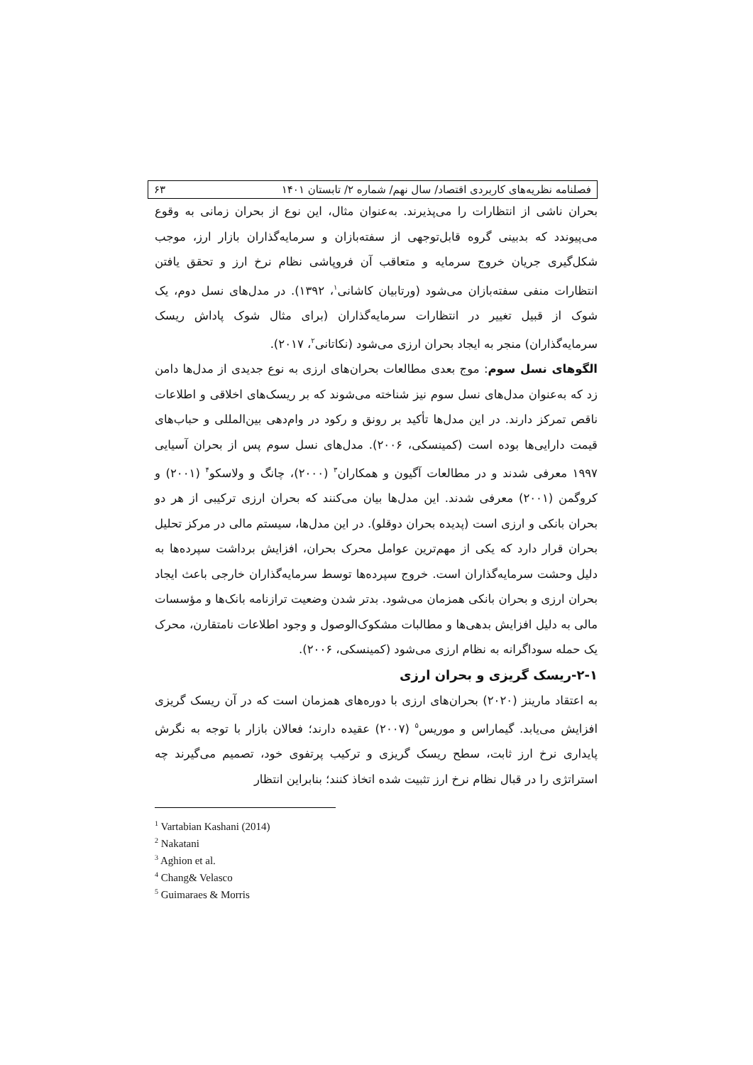فصلنامه نظریه‌های کاربردی اقتصاد/ سال نهم/ شماره ۲/ تابستان ۱۴۰۱ ۶۳
بحران ناشی از انتظارات را می‌پذیرند. به‌عنوان مثال، این نوع از بحران زمانی به وقوع می‌پیوندد که بدبینی گروه قابل‌توجهی از سفته‌بازان و سرمایه‌گذاران بازار ارز، موجب شکل‌گیری جریان خروج سرمایه و متعاقب آن فروپاشی نظام نرخ ارز و تحقق یافتن انتظارات منفی سفته‌بازان می‌شود (ورتابیان کاشانی<sup>۱</sup>، ۱۳۹۲). در مدل‌های نسل دوم، یک شوک از قبیل تغییر در انتظارات سرمایه‌گذاران (برای مثال شوک پاداش ریسک سرمایه‌گذاران) منجر به ایجاد بحران ارزی می‌شود (نکاتانی<sup>۲</sup>، ۲۰۱۷).
الگوهای نسل سوم: موج بعدی مطالعات بحران‌های ارزی به نوع جدیدی از مدل‌ها دامن زد که به‌عنوان مدل‌های نسل سوم نیز شناخته می‌شوند که بر ریسک‌های اخلاقی و اطلاعات ناقص تمرکز دارند. در این مدل‌ها تأکید بر رونق و رکود در وام‌دهی بین‌المللی و حباب‌های قیمت دارایی‌ها بوده است (کمینسکی، ۲۰۰۶). مدل‌های نسل سوم پس از بحران آسیایی ۱۹۹۷ معرفی شدند و در مطالعات آگیون و همکاران<sup>۳</sup> (۲۰۰۰)، چانگ و ولاسکو<sup>۴</sup> (۲۰۰۱) و کروگمن (۲۰۰۱) معرفی شدند. این مدل‌ها بیان می‌کنند که بحران ارزی ترکیبی از هر دو بحران بانکی و ارزی است (پدیده بحران دوقلو). در این مدل‌ها، سیستم مالی در مرکز تحلیل بحران قرار دارد که یکی از مهم‌ترین عوامل محرک بحران، افزایش برداشت سپرده‌ها به دلیل وحشت سرمایه‌گذاران است. خروج سپرده‌ها توسط سرمایه‌گذاران خارجی باعث ایجاد بحران ارزی و بحران بانکی همزمان می‌شود. بدتر شدن وضعیت ترازنامه بانک‌ها و مؤسسات مالی به دلیل افزایش بدهی‌ها و مطالبات مشکوک‌الوصول و وجود اطلاعات نامتقارن، محرک یک حمله سوداگرانه به نظام ارزی می‌شود (کمینسکی، ۲۰۰۶).
۲-۱-ریسک گریزی و بحران ارزی
به اعتقاد مارینز (۲۰۲۰) بحران‌های ارزی با دوره‌های همزمان است که در آن ریسک گریزی افزایش می‌یابد. گیماراس و موریس<sup>۵</sup> (۲۰۰۷) عقیده دارند؛ فعالان بازار با توجه به نگرش پایداری نرخ ارز ثابت، سطح ریسک گریزی و ترکیب پرتفوی خود، تصمیم می‌گیرند چه استراتژی را در قبال نظام نرخ ارز تثبیت شده اتخاذ کنند؛ بنابراین انتظار
<sup>1</sup> Vartabian Kashani (2014)
<sup>2</sup> Nakatani
<sup>3</sup> Aghion et al.
<sup>4</sup> Chang& Velasco
<sup>5</sup> Guimaraes & Morris